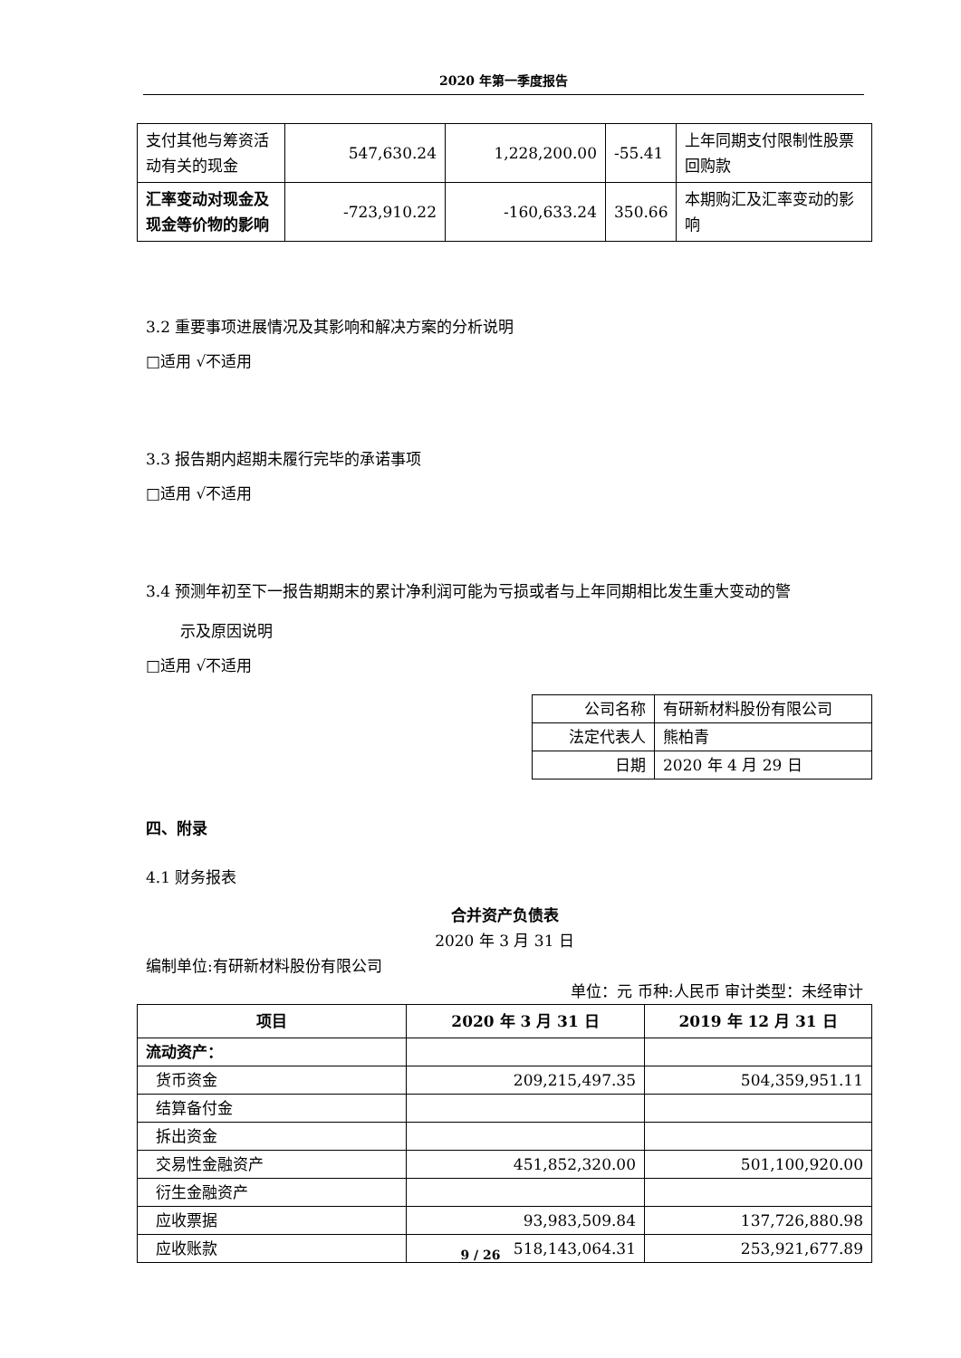2020 年第一季度报告
| 支付其他与筹资活动有关的现金 | 547,630.24 | 1,228,200.00 | -55.41 | 上年同期支付限制性股票回购款 |
| 汇率变动对现金及现金等价物的影响 | -723,910.22 | -160,633.24 | 350.66 | 本期购汇及汇率变动的影响 |
3.2 重要事项进展情况及其影响和解决方案的分析说明
□适用 √不适用
3.3 报告期内超期未履行完毕的承诺事项
□适用 √不适用
3.4 预测年初至下一报告期期末的累计净利润可能为亏损或者与上年同期相比发生重大变动的警
示及原因说明
□适用 √不适用
| 公司名称 | 有研新材料股份有限公司 |
| 法定代表人 | 熊柏青 |
| 日期 | 2020 年 4 月 29 日 |
四、附录
4.1 财务报表
合并资产负债表
2020 年 3 月 31 日
编制单位:有研新材料股份有限公司
单位：元 币种:人民币 审计类型：未经审计
| 项目 | 2020 年 3 月 31 日 | 2019 年 12 月 31 日 |
| --- | --- | --- |
| 流动资产： | | |
| 货币资金 | 209,215,497.35 | 504,359,951.11 |
| 结算备付金 | | |
| 拆出资金 | | |
| 交易性金融资产 | 451,852,320.00 | 501,100,920.00 |
| 衍生金融资产 | | |
| 应收票据 | 93,983,509.84 | 137,726,880.98 |
| 应收账款 | 518,143,064.31 | 253,921,677.89 |
9 / 26